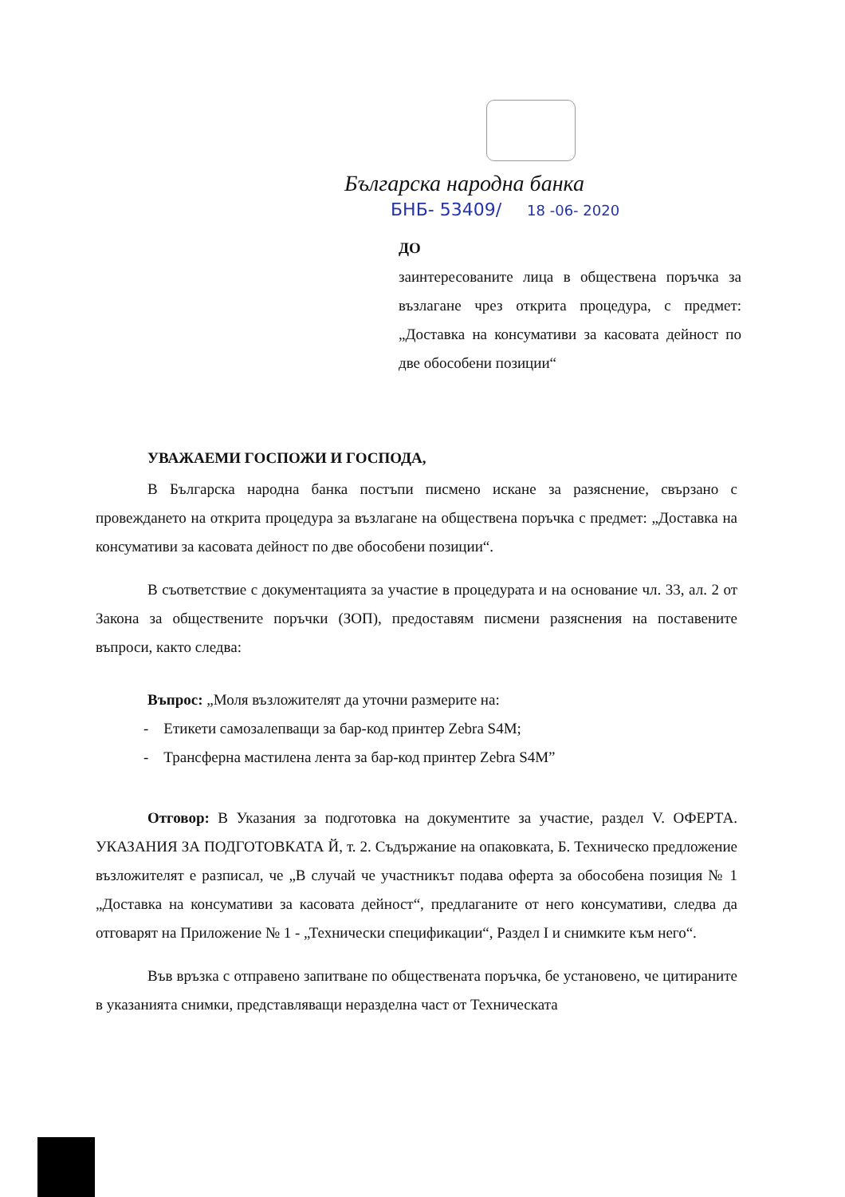Българска народна банка
БНБ- 53409/ 18 -06- 2020
ДО
заинтересованите лица в обществена поръчка за възлагане чрез открита процедура, с предмет: „Доставка на консумативи за касовата дейност по две обособени позиции“
УВАЖАЕМИ ГОСПОЖИ И ГОСПОДА,
В Българска народна банка постъпи писмено искане за разяснение, свързано с провеждането на открита процедура за възлагане на обществена поръчка с предмет: „Доставка на консумативи за касовата дейност по две обособени позиции“.
В съответствие с документацията за участие в процедурата и на основание чл. 33, ал. 2 от Закона за обществените поръчки (ЗОП), предоставям писмени разяснения на поставените въпроси, както следва:
Въпрос: „Моля възложителят да уточни размерите на:
- Етикети самозалепващи за бар-код принтер Zebra S4M;
- Трансферна мастилена лента за бар-код принтер Zebra S4M”
Отговор: В Указания за подготовка на документите за участие, раздел V. ОФЕРТА. УКАЗАНИЯ ЗА ПОДГОТОВКАТА Й, т. 2. Съдържание на опаковката, Б. Техническо предложение възложителят е разписал, че „В случай че участникът подава оферта за обособена позиция № 1 „Доставка на консумативи за касовата дейност“, предлаганите от него консумативи, следва да отговарят на Приложение № 1 - „Технически спецификации“, Раздел I и снимките към него“.
Във връзка с отправено запитване по обществената поръчка, бе установено, че цитираните в указанията снимки, представляващи неразделна част от Техническата